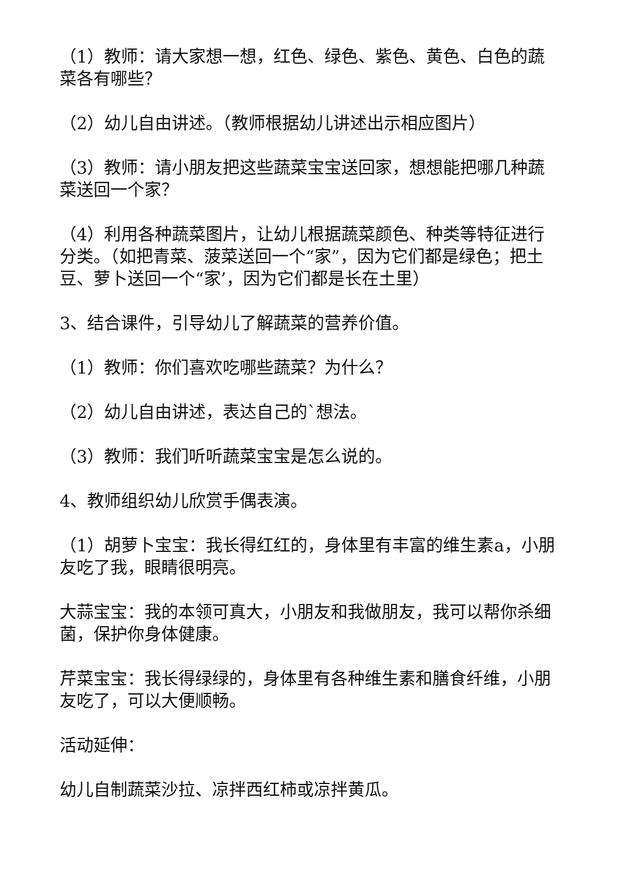（1）教师：请大家想一想，红色、绿色、紫色、黄色、白色的蔬菜各有哪些？
（2）幼儿自由讲述。（教师根据幼儿讲述出示相应图片）
（3）教师：请小朋友把这些蔬菜宝宝送回家，想想能把哪几种蔬菜送回一个家？
（4）利用各种蔬菜图片，让幼儿根据蔬菜颜色、种类等特征进行分类。（如把青菜、菠菜送回一个“家”，因为它们都是绿色；把土豆、萝卜送回一个“家’，因为它们都是长在土里）
3、结合课件，引导幼儿了解蔬菜的营养价值。
（1）教师：你们喜欢吃哪些蔬菜？为什么？
（2）幼儿自由讲述，表达自己的`想法。
（3）教师：我们听听蔬菜宝宝是怎么说的。
4、教师组织幼儿欣赏手偶表演。
（1）胡萝卜宝宝：我长得红红的，身体里有丰富的维生素a，小朋友吃了我，眼睛很明亮。
大蒜宝宝：我的本领可真大，小朋友和我做朋友，我可以帮你杀细菌，保护你身体健康。
芹菜宝宝：我长得绿绿的，身体里有各种维生素和膳食纤维，小朋友吃了，可以大便顺畅。
活动延伸：
幼儿自制蔬菜沙拉、凉拌西红柿或凉拌黄瓜。